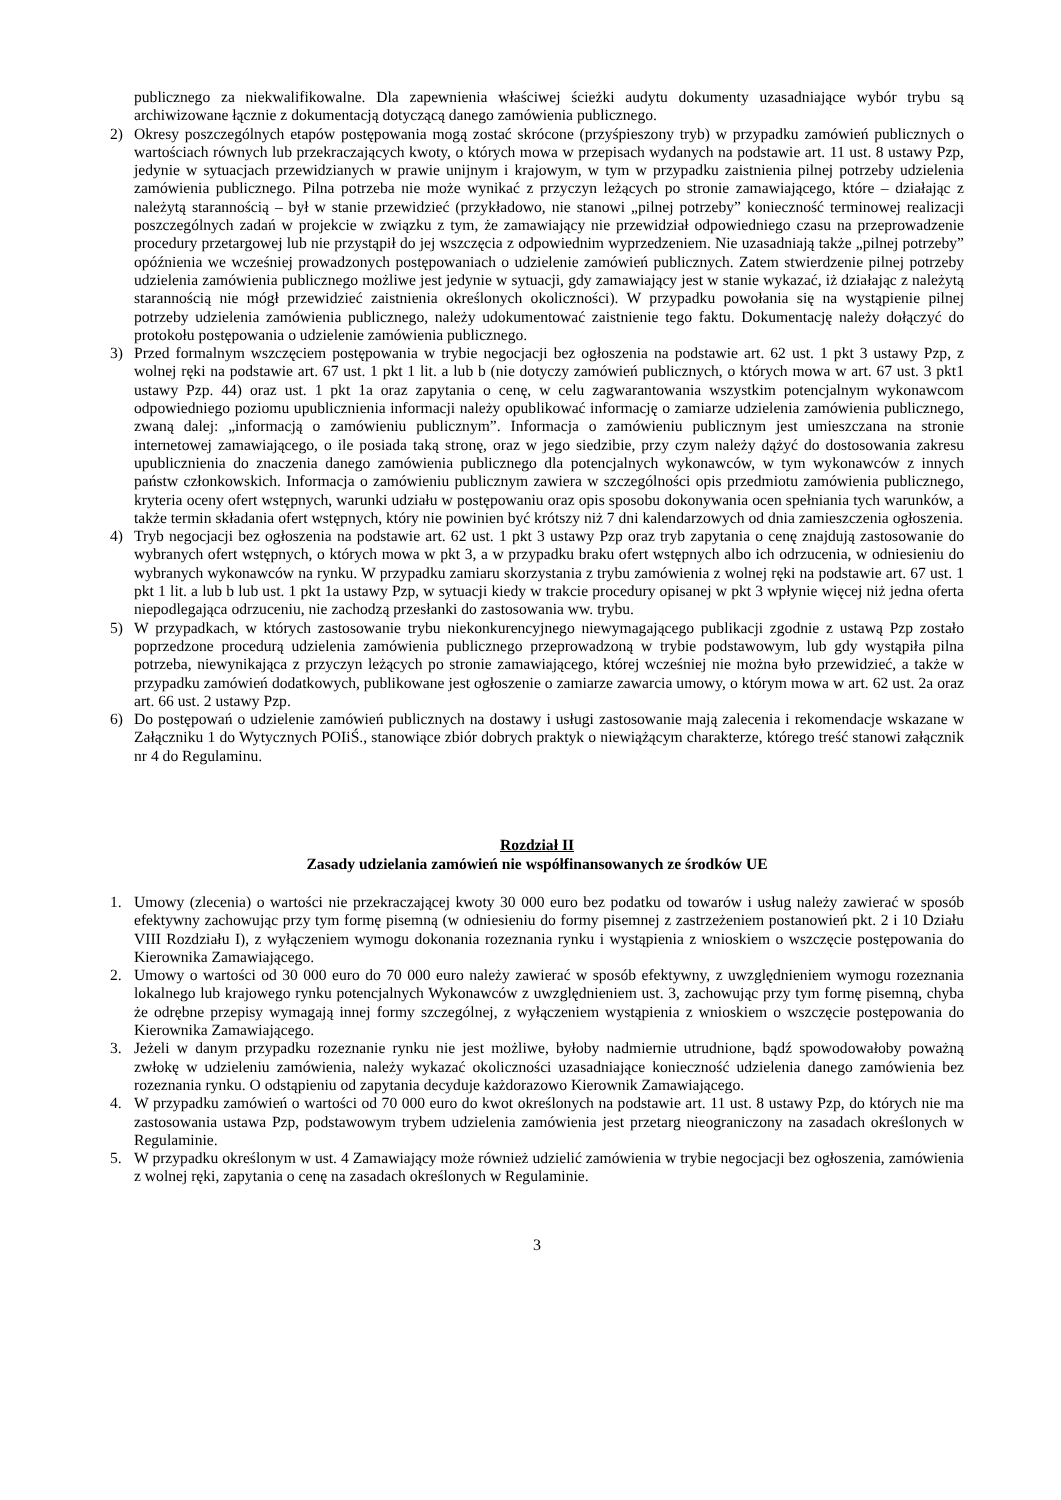publicznego za niekwalifikowalne. Dla zapewnienia właściwej ścieżki audytu dokumenty uzasadniające wybór trybu są archiwizowane łącznie z dokumentacją dotyczącą danego zamówienia publicznego.
2) Okresy poszczególnych etapów postępowania mogą zostać skrócone (przyśpieszony tryb) w przypadku zamówień publicznych o wartościach równych lub przekraczających kwoty, o których mowa w przepisach wydanych na podstawie art. 11 ust. 8 ustawy Pzp, jedynie w sytuacjach przewidzianych w prawie unijnym i krajowym, w tym w przypadku zaistnienia pilnej potrzeby udzielenia zamówienia publicznego. Pilna potrzeba nie może wynikać z przyczyn leżących po stronie zamawiającego, które – działając z należytą starannością – był w stanie przewidzieć (przykładowo, nie stanowi „pilnej potrzeby” konieczność terminowej realizacji poszczególnych zadań w projekcie w związku z tym, że zamawiający nie przewidział odpowiedniego czasu na przeprowadzenie procedury przetargowej lub nie przystąpił do jej wszczęcia z odpowiednim wyprzedzeniem. Nie uzasadniają także „pilnej potrzeby” opóźnienia we wcześniej prowadzonych postępowaniach o udzielenie zamówień publicznych. Zatem stwierdzenie pilnej potrzeby udzielenia zamówienia publicznego możliwe jest jedynie w sytuacji, gdy zamawiający jest w stanie wykazać, iż działając z należytą starannością nie mógł przewidzieć zaistnienia określonych okoliczności). W przypadku powołania się na wystąpienie pilnej potrzeby udzielenia zamówienia publicznego, należy udokumentować zaistnienie tego faktu. Dokumentację należy dołączyć do protokołu postępowania o udzielenie zamówienia publicznego.
3) Przed formalnym wszczęciem postępowania w trybie negocjacji bez ogłoszenia na podstawie art. 62 ust. 1 pkt 3 ustawy Pzp, z wolnej ręki na podstawie art. 67 ust. 1 pkt 1 lit. a lub b (nie dotyczy zamówień publicznych, o których mowa w art. 67 ust. 3 pkt1 ustawy Pzp. 44) oraz ust. 1 pkt 1a oraz zapytania o cenę, w celu zagwarantowania wszystkim potencjalnym wykonawcom odpowiedniego poziomu upublicznienia informacji należy opublikować informację o zamiarze udzielenia zamówienia publicznego, zwaną dalej: „informacją o zamówieniu publicznym”. Informacja o zamówieniu publicznym jest umieszczana na stronie internetowej zamawiającego, o ile posiada taką stronę, oraz w jego siedzibie, przy czym należy dążyć do dostosowania zakresu upublicznienia do znaczenia danego zamówienia publicznego dla potencjalnych wykonawców, w tym wykonawców z innych państw członkowskich. Informacja o zamówieniu publicznym zawiera w szczególności opis przedmiotu zamówienia publicznego, kryteria oceny ofert wstępnych, warunki udziału w postępowaniu oraz opis sposobu dokonywania ocen spełniania tych warunków, a także termin składania ofert wstępnych, który nie powinien być krótszy niż 7 dni kalendarzowych od dnia zamieszczenia ogłoszenia.
4) Tryb negocjacji bez ogłoszenia na podstawie art. 62 ust. 1 pkt 3 ustawy Pzp oraz tryb zapytania o cenę znajdują zastosowanie do wybranych ofert wstępnych, o których mowa w pkt 3, a w przypadku braku ofert wstępnych albo ich odrzucenia, w odniesieniu do wybranych wykonawców na rynku. W przypadku zamiaru skorzystania z trybu zamówienia z wolnej ręki na podstawie art. 67 ust. 1 pkt 1 lit. a lub b lub ust. 1 pkt 1a ustawy Pzp, w sytuacji kiedy w trakcie procedury opisanej w pkt 3 wpłynie więcej niż jedna oferta niepodlegająca odrzuceniu, nie zachodzą przesłanki do zastosowania ww. trybu.
5) W przypadkach, w których zastosowanie trybu niekonkurencyjnego niewymagającego publikacji zgodnie z ustawą Pzp zostało poprzedzone procedurą udzielenia zamówienia publicznego przeprowadzoną w trybie podstawowym, lub gdy wystąpiła pilna potrzeba, niewynikająca z przyczyn leżących po stronie zamawiającego, której wcześniej nie można było przewidzieć, a także w przypadku zamówień dodatkowych, publikowane jest ogłoszenie o zamiarze zawarcia umowy, o którym mowa w art. 62 ust. 2a oraz art. 66 ust. 2 ustawy Pzp.
6) Do postępowań o udzielenie zamówień publicznych na dostawy i usługi zastosowanie mają zalecenia i rekomendacje wskazane w Załączniku 1 do Wytycznych POIiŚ., stanowiące zbiór dobrych praktyk o niewiążącym charakterze, którego treść stanowi załącznik nr 4 do Regulaminu.
Rozdział II
Zasady udzielania zamówień nie współfinansowanych ze środków UE
1. Umowy (zlecenia) o wartości nie przekraczającej kwoty 30 000 euro bez podatku od towarów i usług należy zawierać w sposób efektywny zachowując przy tym formę pisemną (w odniesieniu do formy pisemnej z zastrzeżeniem postanowień pkt. 2 i 10 Działu VIII Rozdziału I), z wyłączeniem wymogu dokonania rozeznania rynku i wystąpienia z wnioskiem o wszczęcie postępowania do Kierownika Zamawiającego.
2. Umowy o wartości od 30 000 euro do 70 000 euro należy zawierać w sposób efektywny, z uwzględnieniem wymogu rozeznania lokalnego lub krajowego rynku potencjalnych Wykonawców z uwzględnieniem ust. 3, zachowując przy tym formę pisemną, chyba że odrębne przepisy wymagają innej formy szczególnej, z wyłączeniem wystąpienia z wnioskiem o wszczęcie postępowania do Kierownika Zamawiającego.
3. Jeżeli w danym przypadku rozeznanie rynku nie jest możliwe, byłoby nadmiernie utrudnione, bądź spowodowałoby poważną zwłokę w udzieleniu zamówienia, należy wykazać okoliczności uzasadniające konieczność udzielenia danego zamówienia bez rozeznania rynku. O odstąpieniu od zapytania decyduje każdorazowo Kierownik Zamawiającego.
4. W przypadku zamówień o wartości od 70 000 euro do kwot określonych na podstawie art. 11 ust. 8 ustawy Pzp, do których nie ma zastosowania ustawa Pzp, podstawowym trybem udzielenia zamówienia jest przetarg nieograniczony na zasadach określonych w Regulaminie.
5. W przypadku określonym w ust. 4 Zamawiający może również udzielić zamówienia w trybie negocjacji bez ogłoszenia, zamówienia z wolnej ręki, zapytania o cenę na zasadach określonych w Regulaminie.
3